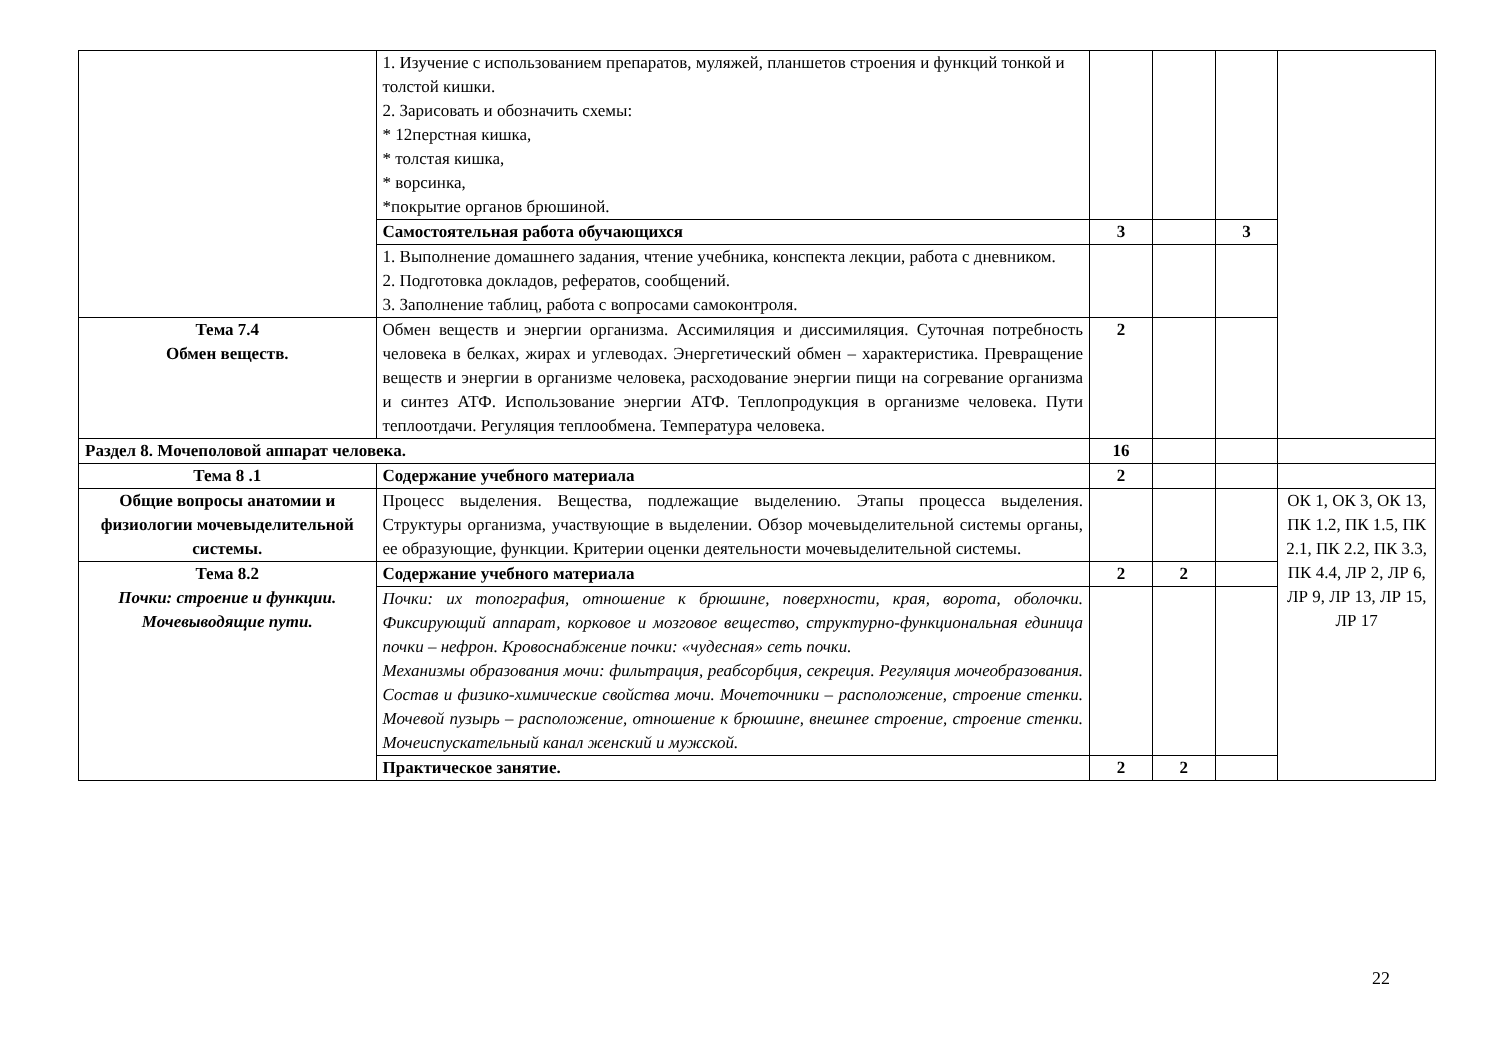| | 1. Изучение с использованием препаратов, муляжей, планшетов строения и функций тонкой и толстой кишки. 2. Зарисовать и обозначить схемы: * 12перстная кишка, * толстая кишка, * ворсинка, *покрытие органов брюшиной. | | | | |
| | Самостоятельная работа обучающихся | 3 | | 3 | |
| | 1. Выполнение домашнего задания, чтение учебника, конспекта лекции, работа с дневником. 2. Подготовка докладов, рефератов, сообщений. 3. Заполнение таблиц, работа с вопросами самоконтроля. | | | | |
| Тема 7.4 Обмен веществ. | Обмен веществ и энергии организма. Ассимиляция и диссимиляция. Суточная потребность человека в белках, жирах и углеводах. Энергетический обмен – характеристика. Превращение веществ и энергии в организме человека, расходование энергии пищи на согревание организма и синтез АТФ. Использование энергии АТФ. Теплопродукция в организме человека. Пути теплоотдачи. Регуляция теплообмена. Температура человека. | 2 | | | |
| Раздел 8. Мочеполовой аппарат человека. | | 16 | | | |
| Тема 8 .1 | Содержание учебного материала | 2 | | | |
| Общие вопросы анатомии и физиологии мочевыделительной системы. | Процесс выделения. Вещества, подлежащие выделению. Этапы процесса выделения. Структуры организма, участвующие в выделении. Обзор мочевыделительной системы органы, ее образующие, функции. Критерии оценки деятельности мочевыделительной системы. | | | | ОК 1, ОК 3, ОК 13, ПК 1.2, ПК 1.5, ПК 2.1, ПК 2.2, ПК 3.3, ПК 4.4, ЛР 2, ЛР 6, ЛР 9, ЛР 13, ЛР 15, ЛР 17 |
| Тема 8.2 Почки: строение и функции. Мочевыводящие пути. | Содержание учебного материала | 2 | 2 | | |
| | Почки: их топография, отношение к брюшине, поверхности, края, ворота, оболочки. Фиксирующий аппарат, корковое и мозговое вещество, структурно-функциональная единица почки – нефрон. Кровоснабжение почки: «чудесная» сеть почки. Механизмы образования мочи: фильтрация, реабсорбция, секреция. Регуляция мочеобразования. Состав и физико-химические свойства мочи. Мочеточники – расположение, строение стенки. Мочевой пузырь – расположение, отношение к брюшине, внешнее строение, строение стенки. Мочеиспускательный канал женский и мужской. | | | | |
| | Практическое занятие. | 2 | 2 | | |
22